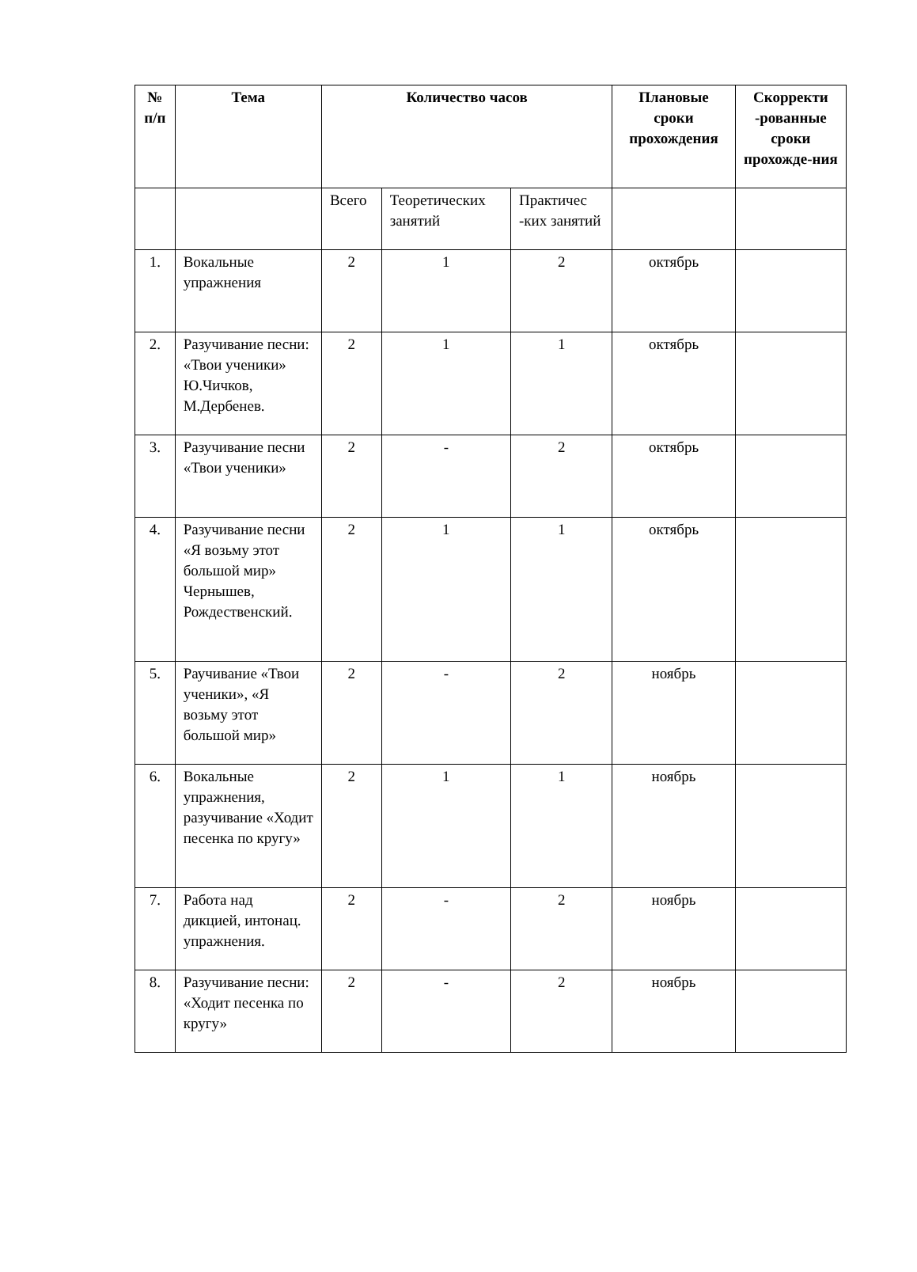| № п/п | Тема | Количество часов | | | Плановые сроки прохождения | Скорректи -рованные сроки прохожде-ния |
| --- | --- | --- | --- | --- | --- | --- |
| | | Всего | Теоретических занятий | Практичес -ких занятий | | |
| 1. | Вокальные упражнения | 2 | 1 | 2 | октябрь | |
| 2. | Разучивание песни: «Твои ученики» Ю.Чичков, М.Дербенев. | 2 | 1 | 1 | октябрь | |
| 3. | Разучивание песни «Твои ученики» | 2 | - | 2 | октябрь | |
| 4. | Разучивание песни «Я возьму этот большой мир» Чернышев, Рождественский. | 2 | 1 | 1 | октябрь | |
| 5. | Раучивание «Твои ученики», «Я возьму этот большой мир» | 2 | - | 2 | ноябрь | |
| 6. | Вокальные упражнения, разучивание «Ходит песенка по кругу» | 2 | 1 | 1 | ноябрь | |
| 7. | Работа над дикцией, интонац. упражнения. | 2 | - | 2 | ноябрь | |
| 8. | Разучивание песни: «Ходит песенка по кругу» | 2 | - | 2 | ноябрь | |